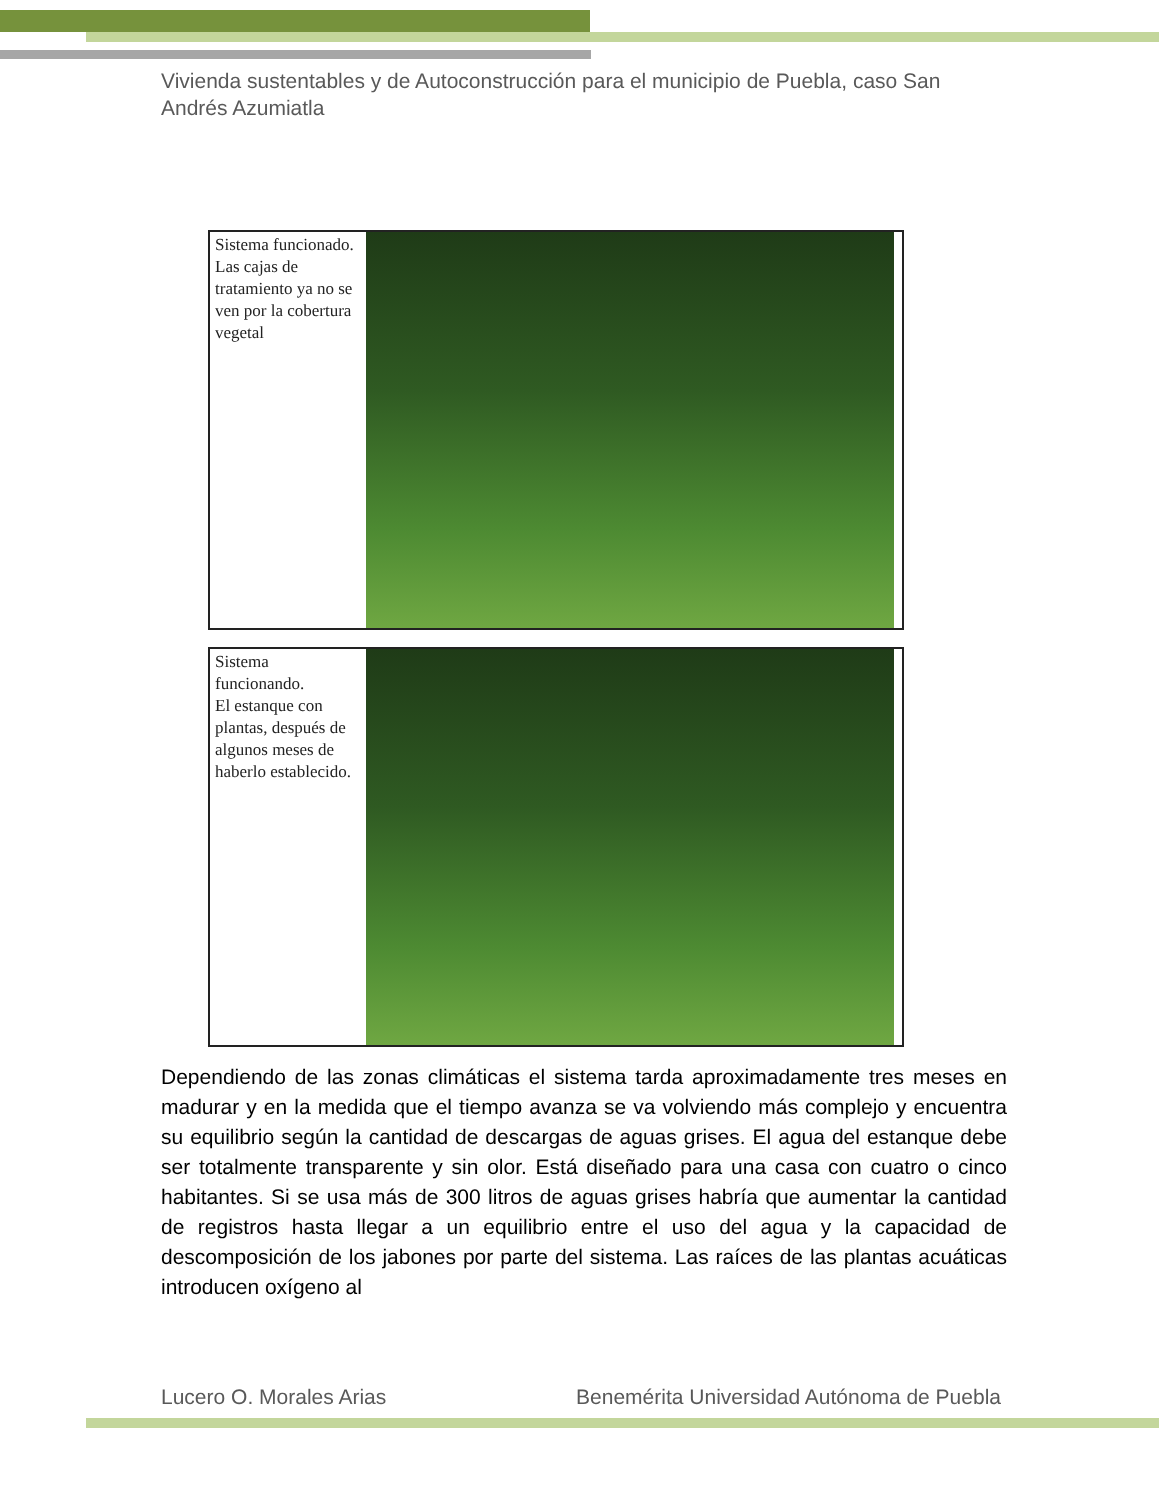Vivienda sustentables y de Autoconstrucción para el municipio de Puebla, caso San Andrés Azumiatla
Sistema funcionado. Las cajas de tratamiento ya no se ven por la cobertura vegetal
Sistema funcionando.
El estanque con plantas, después de algunos meses de haberlo establecido.
Dependiendo de las zonas climáticas el sistema tarda aproximadamente tres meses en madurar y en la medida que el tiempo avanza se va volviendo más complejo y encuentra su equilibrio según la cantidad de descargas de aguas grises. El agua del estanque debe ser totalmente transparente y sin olor. Está diseñado para una casa con cuatro o cinco habitantes. Si se usa más de 300 litros de aguas grises habría que aumentar la cantidad de registros hasta llegar a un equilibrio entre el uso del agua y la capacidad de descomposición de los jabones por parte del sistema. Las raíces de las plantas acuáticas introducen oxígeno al
Lucero O. Morales Arias Benemérita Universidad Autónoma de Puebla